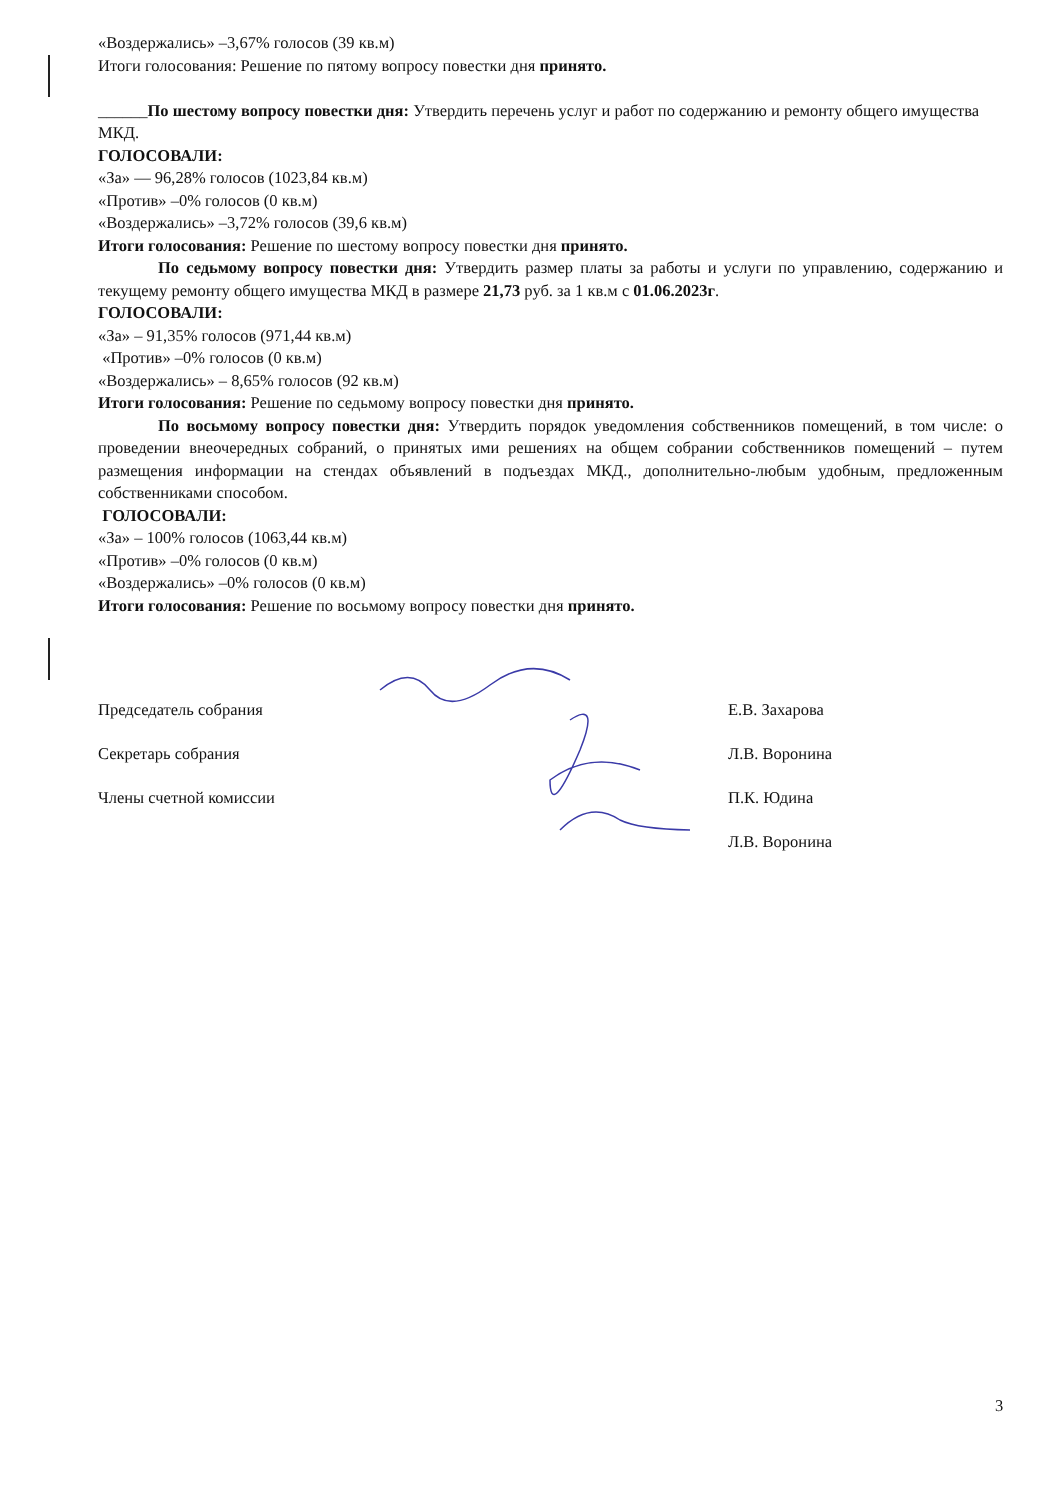«Воздержались» –3,67% голосов (39 кв.м)
Итоги голосования: Решение по пятому вопросу повестки дня принято.
______По шестому вопросу повестки дня: Утвердить перечень услуг и работ по содержанию и ремонту общего имущества МКД.
ГОЛОСОВАЛИ:
«За» — 96,28% голосов (1023,84 кв.м)
«Против» –0% голосов (0 кв.м)
«Воздержались» –3,72% голосов (39,6 кв.м)
Итоги голосования: Решение по шестому вопросу повестки дня принято.
По седьмому вопросу повестки дня: Утвердить размер платы за работы и услуги по управлению, содержанию и текущему ремонту общего имущества МКД в размере 21,73 руб. за 1 кв.м с 01.06.2023г.
ГОЛОСОВАЛИ:
«За» – 91,35% голосов (971,44 кв.м)
«Против» –0% голосов (0 кв.м)
«Воздержались» – 8,65% голосов (92 кв.м)
Итоги голосования: Решение по седьмому вопросу повестки дня принято.
По восьмому вопросу повестки дня: Утвердить порядок уведомления собственников помещений, в том числе: о проведении внеочередных собраний, о принятых ими решениях на общем собрании собственников помещений – путем размещения информации на стендах объявлений в подъездах МКД., дополнительно-любым удобным, предложенным собственниками способом.
ГОЛОСОВАЛИ:
«За» – 100% голосов (1063,44 кв.м)
«Против» –0% голосов (0 кв.м)
«Воздержались» –0% голосов (0 кв.м)
Итоги голосования: Решение по восьмому вопросу повестки дня принято.
Председатель собрания Е.В. Захарова
Секретарь собрания Л.В. Воронина
Члены счетной комиссии П.К. Юдина
Л.В. Воронина
3